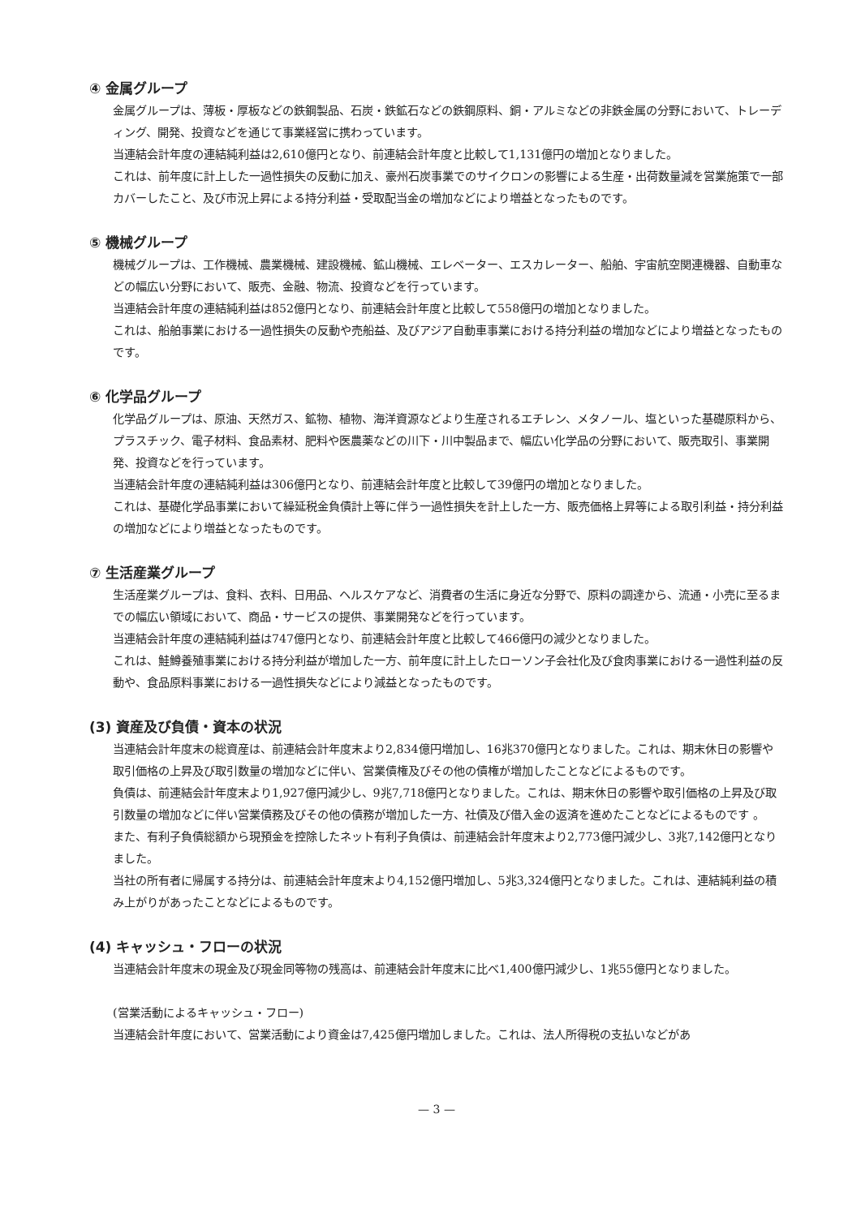④ 金属グループ
金属グループは、薄板・厚板などの鉄鋼製品、石炭・鉄鉱石などの鉄鋼原料、銅・アルミなどの非鉄金属の分野において、トレーディング、開発、投資などを通じて事業経営に携わっています。
当連結会計年度の連結純利益は2,610億円となり、前連結会計年度と比較して1,131億円の増加となりました。
これは、前年度に計上した一過性損失の反動に加え、豪州石炭事業でのサイクロンの影響による生産・出荷数量減を営業施策で一部カバーしたこと、及び市況上昇による持分利益・受取配当金の増加などにより増益となったものです。
⑤ 機械グループ
機械グループは、工作機械、農業機械、建設機械、鉱山機械、エレベーター、エスカレーター、船舶、宇宙航空関連機器、自動車などの幅広い分野において、販売、金融、物流、投資などを行っています。
当連結会計年度の連結純利益は852億円となり、前連結会計年度と比較して558億円の増加となりました。
これは、船舶事業における一過性損失の反動や売船益、及びアジア自動車事業における持分利益の増加などにより増益となったものです。
⑥ 化学品グループ
化学品グループは、原油、天然ガス、鉱物、植物、海洋資源などより生産されるエチレン、メタノール、塩といった基礎原料から、プラスチック、電子材料、食品素材、肥料や医農薬などの川下・川中製品まで、幅広い化学品の分野において、販売取引、事業開発、投資などを行っています。
当連結会計年度の連結純利益は306億円となり、前連結会計年度と比較して39億円の増加となりました。
これは、基礎化学品事業において繰延税金負債計上等に伴う一過性損失を計上した一方、販売価格上昇等による取引利益・持分利益の増加などにより増益となったものです。
⑦ 生活産業グループ
生活産業グループは、食料、衣料、日用品、ヘルスケアなど、消費者の生活に身近な分野で、原料の調達から、流通・小売に至るまでの幅広い領域において、商品・サービスの提供、事業開発などを行っています。
当連結会計年度の連結純利益は747億円となり、前連結会計年度と比較して466億円の減少となりました。
これは、鮭鱒養殖事業における持分利益が増加した一方、前年度に計上したローソン子会社化及び食肉事業における一過性利益の反動や、食品原料事業における一過性損失などにより減益となったものです。
(3) 資産及び負債・資本の状況
当連結会計年度末の総資産は、前連結会計年度末より2,834億円増加し、16兆370億円となりました。これは、期末休日の影響や取引価格の上昇及び取引数量の増加などに伴い、営業債権及びその他の債権が増加したことなどによるものです。
負債は、前連結会計年度末より1,927億円減少し、9兆7,718億円となりました。これは、期末休日の影響や取引価格の上昇及び取引数量の増加などに伴い営業債務及びその他の債務が増加した一方、社債及び借入金の返済を進めたことなどによるものです 。
また、有利子負債総額から現預金を控除したネット有利子負債は、前連結会計年度末より2,773億円減少し、3兆7,142億円となりました。
当社の所有者に帰属する持分は、前連結会計年度末より4,152億円増加し、5兆3,324億円となりました。これは、連結純利益の積み上がりがあったことなどによるものです。
(4) キャッシュ・フローの状況
当連結会計年度末の現金及び現金同等物の残高は、前連結会計年度末に比べ1,400億円減少し、1兆55億円となりました。
(営業活動によるキャッシュ・フロー)
当連結会計年度において、営業活動により資金は7,425億円増加しました。これは、法人所得税の支払いなどがあ
— 3 —